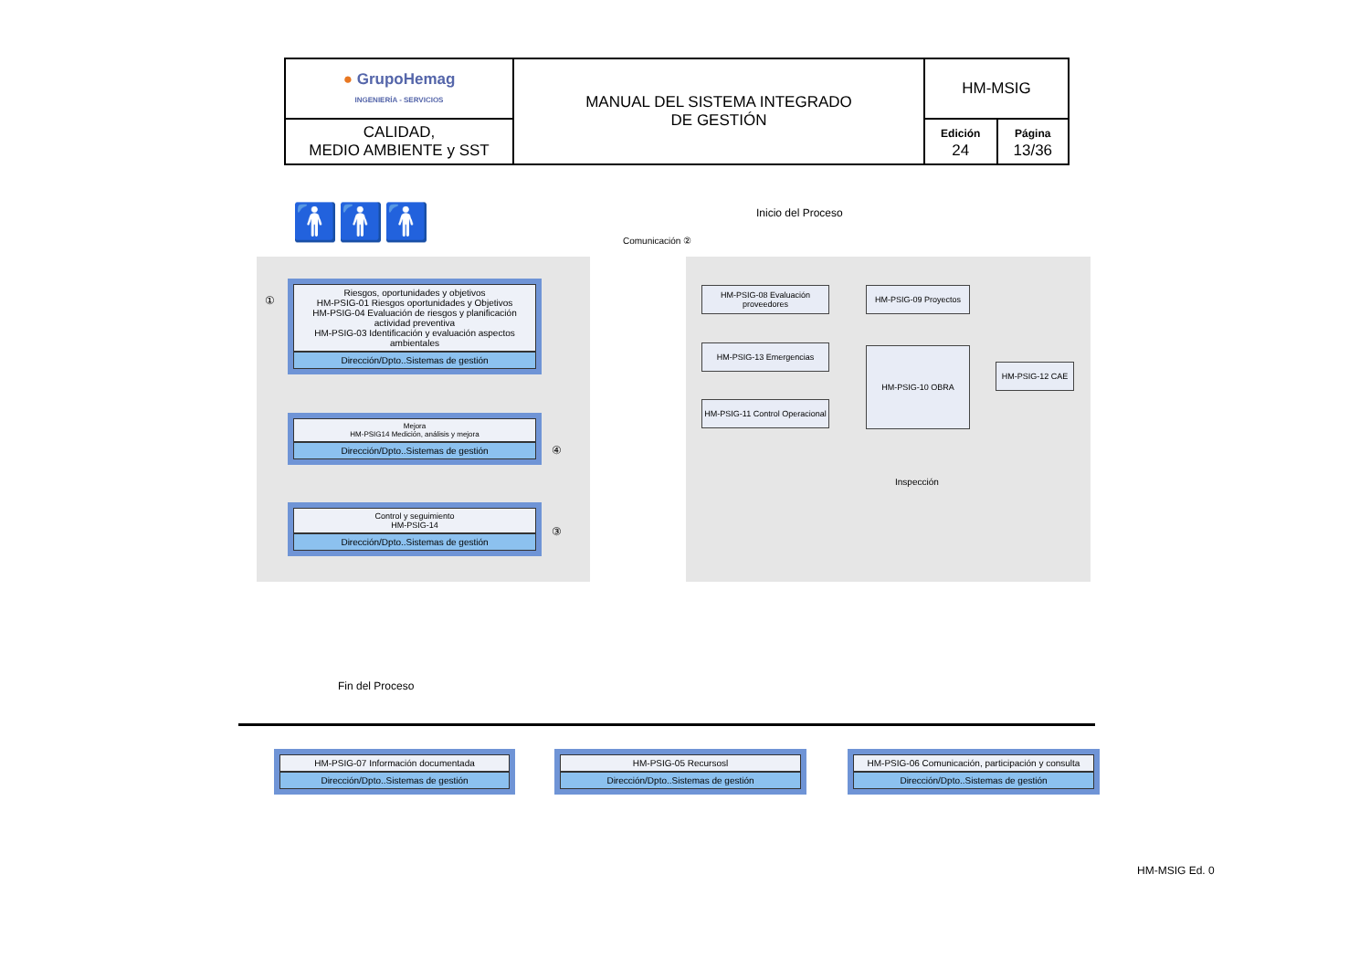| ● GrupoHemag INGENIERÍA - SERVICIOS | MANUAL DEL SISTEMA INTEGRADO DE GESTIÓN | HM-MSIG | |
| CALIDAD, MEDIO AMBIENTE y SST | | Edición 24 | Página 13/36 |
🚹🚹🚹 Inicio del Proceso
Comunicación ②
①
Riesgos, oportunidades y objetivos
HM-PSIG-01 Riesgos oportunidades y Objetivos
HM-PSIG-04 Evaluación de riesgos y planificación actividad preventiva
HM-PSIG-03 Identificación y evaluación aspectos ambientales
Dirección/Dpto..Sistemas de gestión
Mejora
HM-PSIG14 Medición, análisis y mejora
Dirección/Dpto..Sistemas de gestión
④
Control y seguimiento
HM-PSIG-14
Dirección/Dpto..Sistemas de gestión
③
HM-PSIG-08 Evaluación proveedores
HM-PSIG-09 Proyectos
HM-PSIG-13 Emergencias HM-PSIG-10 OBRA
HM-PSIG-12 CAE
HM-PSIG-11 Control Operacional
Inspección
Fin del Proceso
HM-PSIG-07 Información documentada
Dirección/Dpto..Sistemas de gestión
HM-PSIG-05 Recursosl
Dirección/Dpto..Sistemas de gestión
HM-PSIG-06 Comunicación, participación y consulta
Dirección/Dpto..Sistemas de gestión
HM-MSIG Ed. 0